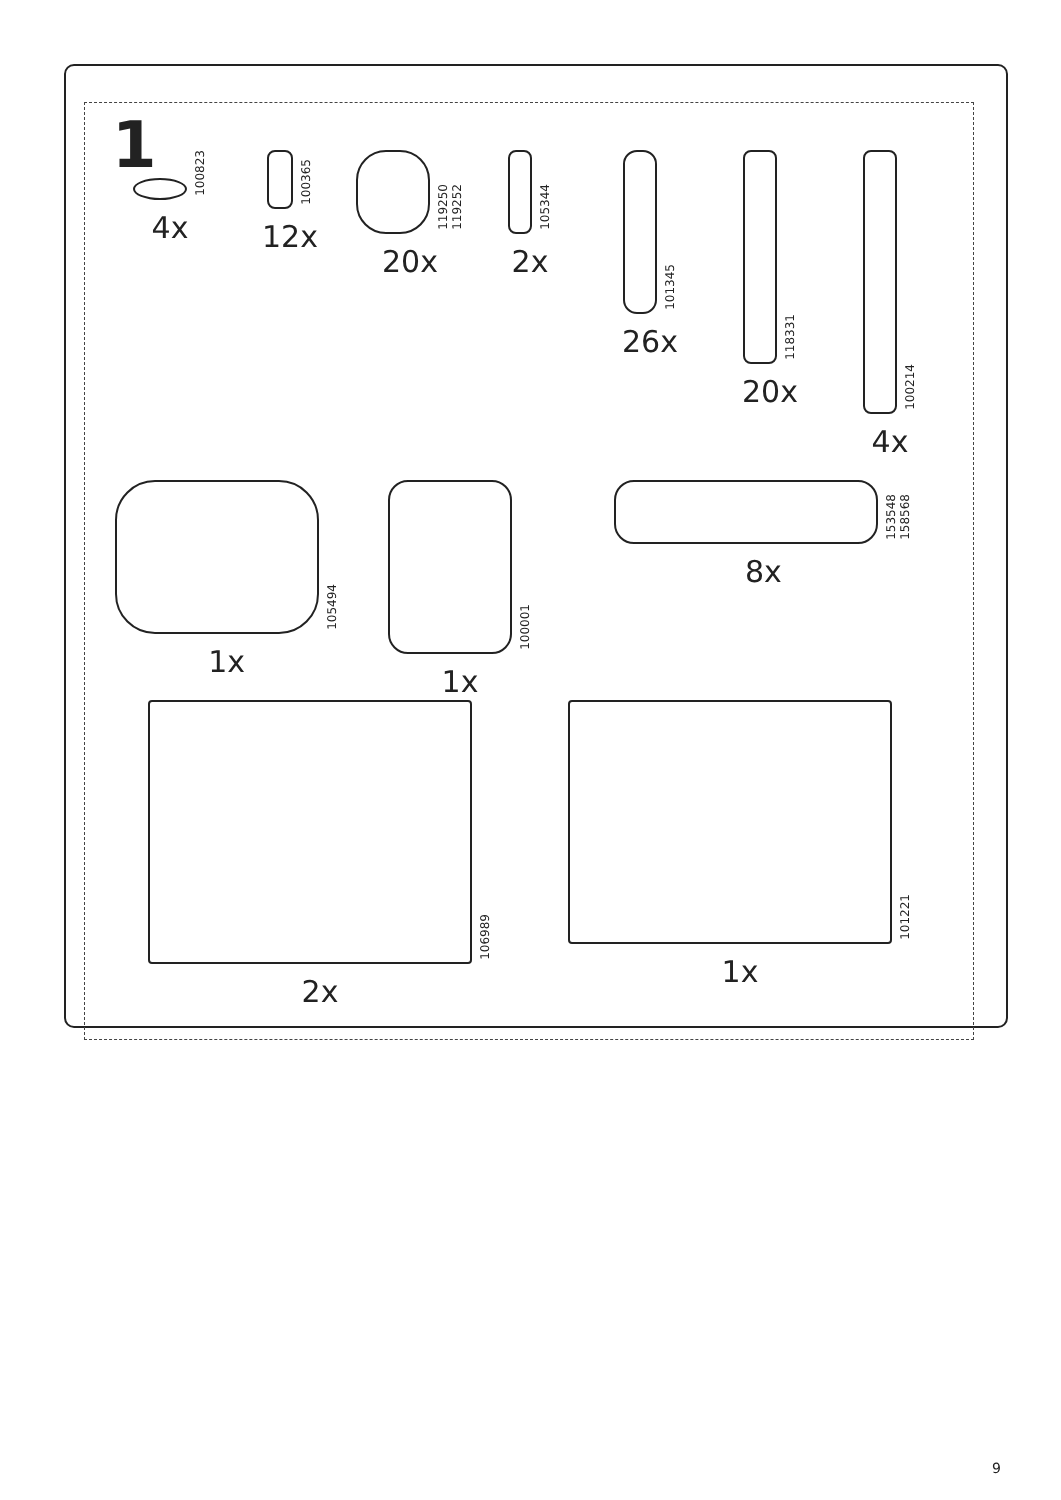1
100823
4x
100365
12x
119250
119252
20x
105344
2x
101345
26x
118331
20x
100214
4x
105494
1x
100001
1x
153548
158568
8x
106989
2x
101221
1x
9